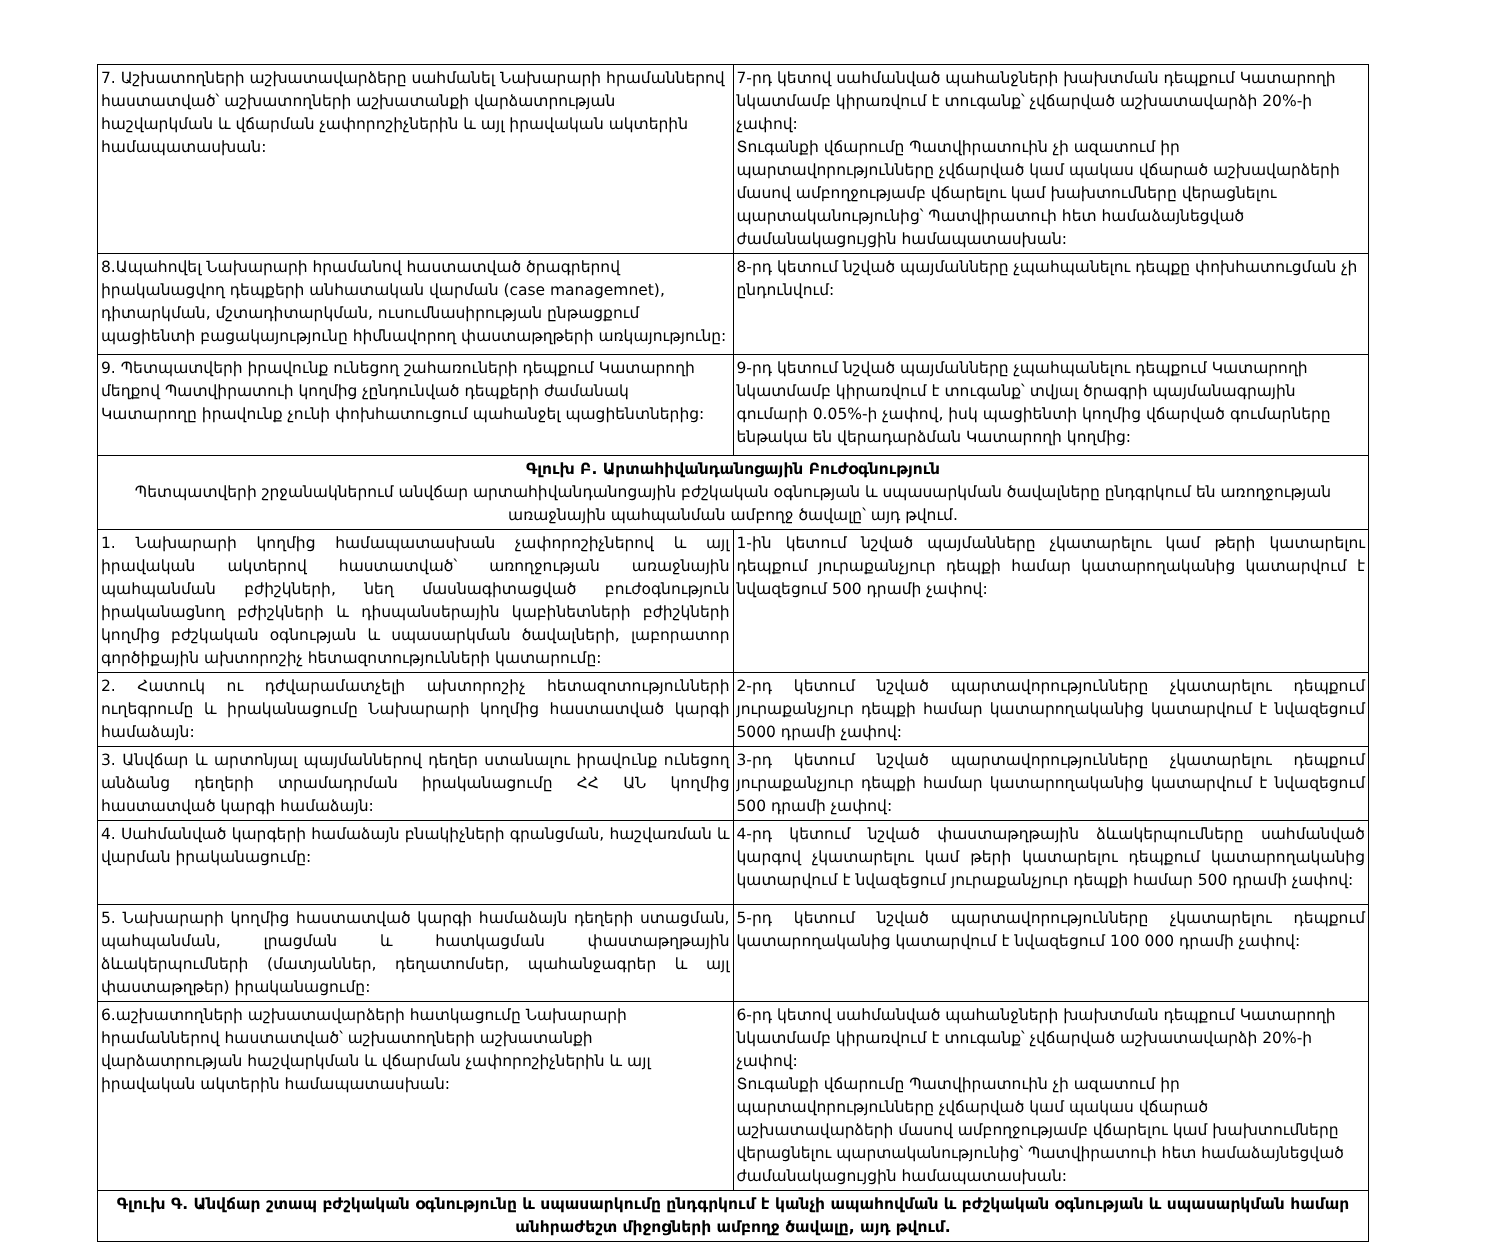| 7. Աշխատողների աշխատավարձերը սահմանել Նախարարի հրամաններով հաստատված՝ աշխատողների աշխատանքի վարձատրության հաշվարկման և վճարման չափորոշիչներին և այլ իրավական ակտերին համապատասխան: | 7-րդ կետով սահմանված պահանջների խախտման դեպքում Կատարողի նկատմամբ կիրառվում է տուգանք՝ չվճարված աշխատավարձի 20%-ի չափով: Տուգանքի վճարումը Պատվիրատուին չի ազատում իր պարտավորությունները չվճարված կամ պակաս վճարած աշխավարձերի մասով ամբողջությամբ վճարելու կամ խախտումները վերացնելու պարտականությունից՝ Պատվիրատուի հետ համաձայնեցված ժամանակացույցին համապատասխան: |
| 8.Ապահովել Նախարարի հրամանով հաստատված ծրագրերով իրականացվող դեպքերի անհատական վարման (case managemnet), դիտարկման, մշտադիտարկման, ուսումնասիրության ընթացքում պացիենտի բացակայությունը հիմնավորող փաստաթղթերի առկայությունը: | 8-րդ կետում նշված պայմանները չպահպանելու դեպքը փոխհատուցման չի ընդունվում: |
| 9. Պետպատվերի իրավունք ունեցող շահառուների դեպքում Կատարողի մեղքով Պատվիրատուի կողմից չընդունված դեպքերի ժամանակ Կատարողը իրավունք չունի փոխհատուցում պահանջել պացիենտներից: | 9-րդ կետում նշված պայմանները չպահպանելու դեպքում Կատարողի նկատմամբ կիրառվում է տուգանք՝ տվյալ ծրագրի պայմանագրային գումարի 0.05%-ի չափով, իսկ պացիենտի կողմից վճարված գումարները ենթակա են վերադարձման Կատարողի կողմից: |
| Գլուխ Բ. Արտահիվանդանոցային Բուժօգնություն Պետպատվերի շրջանակներում անվճար արտահիվանդանոցային բժշկական օգնության և սպասարկման ծավալները ընդգրկում են առողջության առաջնային պահպանման ամբողջ ծավալը՝ այդ թվում. | |
| 1. Նախարարի կողմից համապատասխան չափորոշիչներով և այլ իրավական ակտերով հաստատված՝ առողջության առաջնային պահպանման բժիշկների, նեղ մասնագիտացված բուժօգնություն իրականացնող բժիշկների և դիսպանսերային կաբինետների բժիշկների կողմից բժշկական օգնության և սպասարկման ծավալների, լաբորատոր գործիքային ախտորոշիչ հետազոտությունների կատարումը: | 1-ին կետում նշված պայմանները չկատարելու կամ թերի կատարելու դեպքում յուրաքանչյուր դեպքի համար կատարողականից կատարվում է նվազեցում 500 դրամի չափով: |
| 2. Հատուկ ու դժվարամատչելի ախտորոշիչ հետազոտությունների ուղեգրումը և իրականացումը Նախարարի կողմից հաստատված կարգի համաձայն: | 2-րդ կետում նշված պարտավորությունները չկատարելու դեպքում յուրաքանչյուր դեպքի համար կատարողականից կատարվում է նվազեցում 5000 դրամի չափով: |
| 3. Անվճար և արտոնյալ պայմաններով դեղեր ստանալու իրավունք ունեցող անձանց դեղերի տրամադրման իրականացումը ՀՀ ԱՆ կողմից հաստատված կարգի համաձայն: | 3-րդ կետում նշված պարտավորությունները չկատարելու դեպքում յուրաքանչյուր դեպքի համար կատարողականից կատարվում է նվազեցում 500 դրամի չափով: |
| 4. Սահմանված կարգերի համաձայն բնակիչների գրանցման, հաշվառման և վարման իրականացումը: | 4-րդ կետում նշված փաստաթղթային ձևակերպումները սահմանված կարգով չկատարելու կամ թերի կատարելու դեպքում կատարողականից կատարվում է նվազեցում յուրաքանչյուր դեպքի համար 500 դրամի չափով: |
| 5. Նախարարի կողմից հաստատված կարգի համաձայն դեղերի ստացման, պահպանման, լրացման և հատկացման փաստաթղթային ձևակերպումների (մատյաններ, դեղատոմսեր, պահանջագրեր և այլ փաստաթղթեր) իրականացումը: | 5-րդ կետում նշված պարտավորությունները չկատարելու դեպքում կատարողականից կատարվում է նվազեցում 100 000 դրամի չափով: |
| 6.աշխատողների աշխատավարձերի հատկացումը Նախարարի հրամաններով հաստատված՝ աշխատողների աշխատանքի վարձատրության հաշվարկման և վճարման չափորոշիչներին և այլ իրավական ակտերին համապատասխան: | 6-րդ կետով սահմանված պահանջների խախտման դեպքում Կատարողի նկատմամբ կիրառվում է տուգանք՝ չվճարված աշխատավարձի 20%-ի չափով: Տուգանքի վճարումը Պատվիրատուին չի ազատում իր պարտավորությունները չվճարված կամ պակաս վճարած աշխատավարձերի մասով ամբողջությամբ վճարելու կամ խախտումները վերացնելու պարտականությունից՝ Պատվիրատուի հետ համաձայնեցված ժամանակացույցին համապատասխան: |
| Գլուխ Գ. Անվճար շտապ բժշկական օգնությունը և սպասարկումը ընդգրկում է կանչի ապահովման և բժշկական օգնության և սպասարկման համար անհրաժեշտ միջոցների ամբողջ ծավալը, այդ թվում. | |